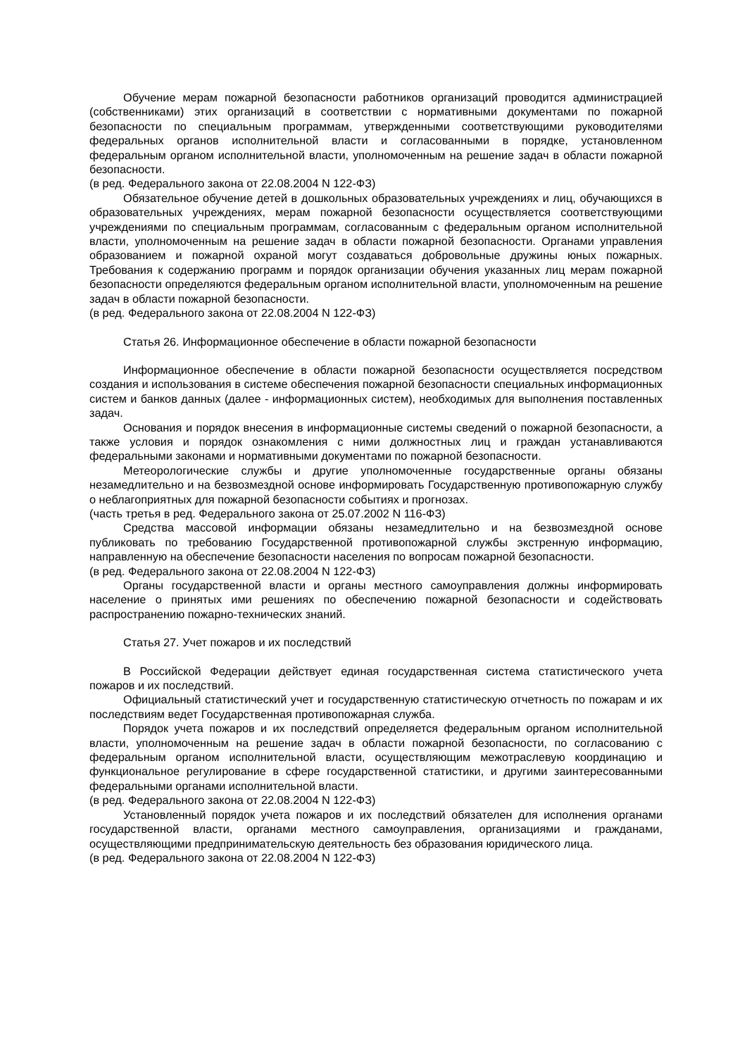Обучение мерам пожарной безопасности работников организаций проводится администрацией (собственниками) этих организаций в соответствии с нормативными документами по пожарной безопасности по специальным программам, утвержденными соответствующими руководителями федеральных органов исполнительной власти и согласованными в порядке, установленном федеральным органом исполнительной власти, уполномоченным на решение задач в области пожарной безопасности.
(в ред. Федерального закона от 22.08.2004 N 122-ФЗ)
Обязательное обучение детей в дошкольных образовательных учреждениях и лиц, обучающихся в образовательных учреждениях, мерам пожарной безопасности осуществляется соответствующими учреждениями по специальным программам, согласованным с федеральным органом исполнительной власти, уполномоченным на решение задач в области пожарной безопасности. Органами управления образованием и пожарной охраной могут создаваться добровольные дружины юных пожарных. Требования к содержанию программ и порядок организации обучения указанных лиц мерам пожарной безопасности определяются федеральным органом исполнительной власти, уполномоченным на решение задач в области пожарной безопасности.
(в ред. Федерального закона от 22.08.2004 N 122-ФЗ)
Статья 26. Информационное обеспечение в области пожарной безопасности
Информационное обеспечение в области пожарной безопасности осуществляется посредством создания и использования в системе обеспечения пожарной безопасности специальных информационных систем и банков данных (далее - информационных систем), необходимых для выполнения поставленных задач.
Основания и порядок внесения в информационные системы сведений о пожарной безопасности, а также условия и порядок ознакомления с ними должностных лиц и граждан устанавливаются федеральными законами и нормативными документами по пожарной безопасности.
Метеорологические службы и другие уполномоченные государственные органы обязаны незамедлительно и на безвозмездной основе информировать Государственную противопожарную службу о неблагоприятных для пожарной безопасности событиях и прогнозах.
(часть третья в ред. Федерального закона от 25.07.2002 N 116-ФЗ)
Средства массовой информации обязаны незамедлительно и на безвозмездной основе публиковать по требованию Государственной противопожарной службы экстренную информацию, направленную на обеспечение безопасности населения по вопросам пожарной безопасности.
(в ред. Федерального закона от 22.08.2004 N 122-ФЗ)
Органы государственной власти и органы местного самоуправления должны информировать население о принятых ими решениях по обеспечению пожарной безопасности и содействовать распространению пожарно-технических знаний.
Статья 27. Учет пожаров и их последствий
В Российской Федерации действует единая государственная система статистического учета пожаров и их последствий.
Официальный статистический учет и государственную статистическую отчетность по пожарам и их последствиям ведет Государственная противопожарная служба.
Порядок учета пожаров и их последствий определяется федеральным органом исполнительной власти, уполномоченным на решение задач в области пожарной безопасности, по согласованию с федеральным органом исполнительной власти, осуществляющим межотраслевую координацию и функциональное регулирование в сфере государственной статистики, и другими заинтересованными федеральными органами исполнительной власти.
(в ред. Федерального закона от 22.08.2004 N 122-ФЗ)
Установленный порядок учета пожаров и их последствий обязателен для исполнения органами государственной власти, органами местного самоуправления, организациями и гражданами, осуществляющими предпринимательскую деятельность без образования юридического лица.
(в ред. Федерального закона от 22.08.2004 N 122-ФЗ)